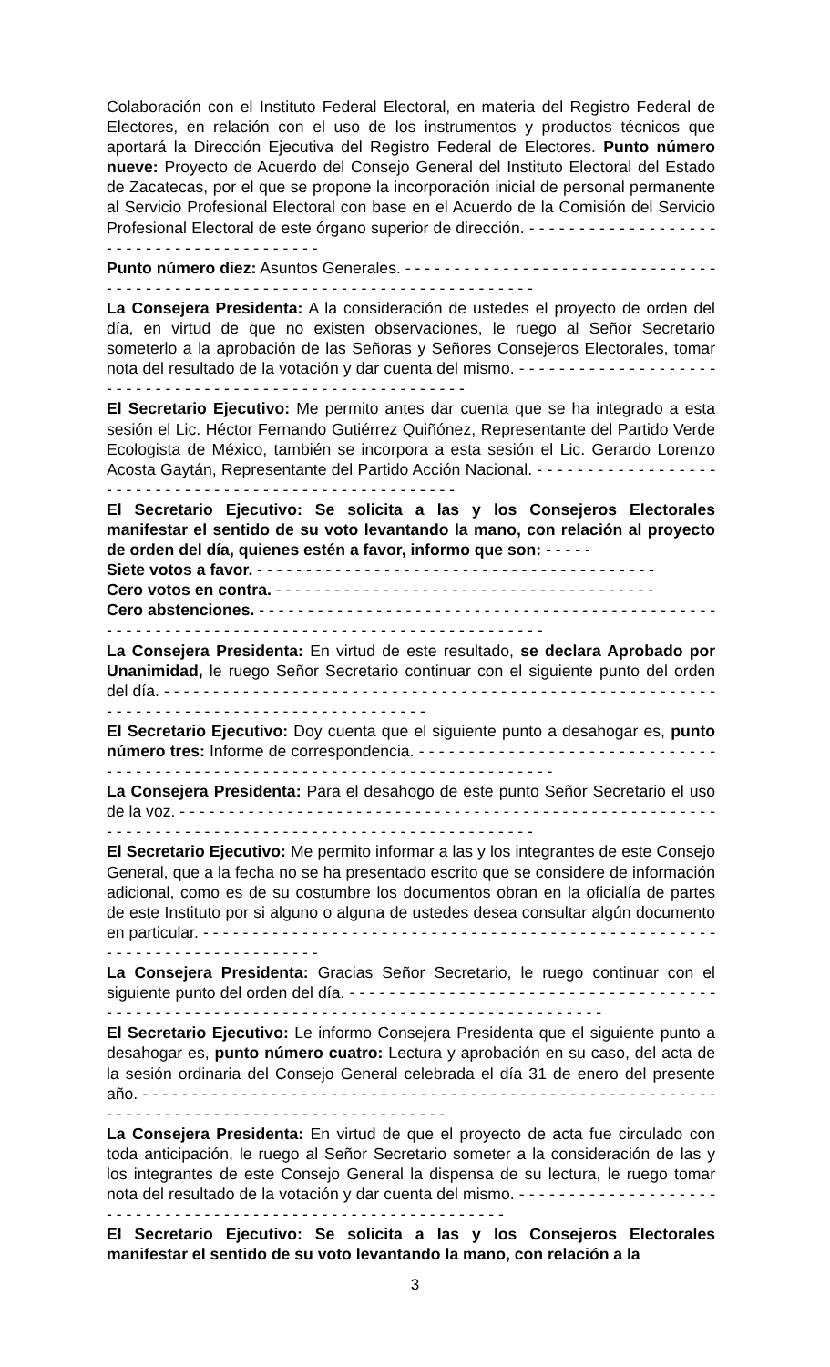Colaboración con el Instituto Federal Electoral, en materia del Registro Federal de Electores, en relación con el uso de los instrumentos y productos técnicos que aportará la Dirección Ejecutiva del Registro Federal de Electores. Punto número nueve: Proyecto de Acuerdo del Consejo General del Instituto Electoral del Estado de Zacatecas, por el que se propone la incorporación inicial de personal permanente al Servicio Profesional Electoral con base en el Acuerdo de la Comisión del Servicio Profesional Electoral de este órgano superior de dirección. - - - - - - - - - - - - - - - - - - - - - - - - - - - - - - - - - - - - - - - - -
Punto número diez: Asuntos Generales. - - - - - - - - - - - - - - - - - - - - - - - - - - - - - - - - - - - - - - - - - - - - - - - - - - - - - - - - - - - - - - - - - - - - - - - - - - - -
La Consejera Presidenta: A la consideración de ustedes el proyecto de orden del día, en virtud de que no existen observaciones, le ruego al Señor Secretario someterlo a la aprobación de las Señoras y Señores Consejeros Electorales, tomar nota del resultado de la votación y dar cuenta del mismo. - - - - - - - - - - - - - - - - - - - - - - - - - - - - - - - - - - - - - - - - - - - - - - - - - - - - - - - - -
El Secretario Ejecutivo: Me permito antes dar cuenta que se ha integrado a esta sesión el Lic. Héctor Fernando Gutiérrez Quiñónez, Representante del Partido Verde Ecologista de México, también se incorpora a esta sesión el Lic. Gerardo Lorenzo Acosta Gaytán, Representante del Partido Acción Nacional. - - - - - - - - - - - - - - - - - - - - - - - - - - - - - - - - - - - - - - - - - - - - - - - - - - - - - -
El Secretario Ejecutivo: Se solicita a las y los Consejeros Electorales manifestar el sentido de su voto levantando la mano, con relación al proyecto de orden del día, quienes estén a favor, informo que son: - - - - -
Siete votos a favor. - - - - - - - - - - - - - - - - - - - - - - - - - - - - - - - - - - - - - - - - -
Cero votos en contra. - - - - - - - - - - - - - - - - - - - - - - - - - - - - - - - - - - - - - - -
Cero abstenciones. - - - - - - - - - - - - - - - - - - - - - - - - - - - - - - - - - - - - - - - - - - - - - - - - - - - - - - - - - - - - - - - - - - - - - - - - - - - - - - - - - - - - - - - - - - - -
La Consejera Presidenta: En virtud de este resultado, se declara Aprobado por Unanimidad, le ruego Señor Secretario continuar con el siguiente punto del orden del día. - - - - - - - - - - - - - - - - - - - - - - - - - - - - - - - - - - - - - - - - - - - - - - - - - - - - - - - - - - - - - - - - - - - - - - - - - - - - - - - - - - - - - - - - -
El Secretario Ejecutivo: Doy cuenta que el siguiente punto a desahogar es, punto número tres: Informe de correspondencia. - - - - - - - - - - - - - - - - - - - - - - - - - - - - - - - - - - - - - - - - - - - - - - - - - - - - - - - - - - - - - - - - - - - - - - - - - - - -
La Consejera Presidenta: Para el desahogo de este punto Señor Secretario el uso de la voz. - - - - - - - - - - - - - - - - - - - - - - - - - - - - - - - - - - - - - - - - - - - - - - - - - - - - - - - - - - - - - - - - - - - - - - - - - - - - - - - - - - - - - - - - - - - - - - - - - - -
El Secretario Ejecutivo: Me permito informar a las y los integrantes de este Consejo General, que a la fecha no se ha presentado escrito que se considere de información adicional, como es de su costumbre los documentos obran en la oficialía de partes de este Instituto por si alguno o alguna de ustedes desea consultar algún documento en particular. - - - - - - - - - - - - - - - - - - - - - - - - - - - - - - - - - - - - - - - - - - - - - - - - - - - - - - - - - - - - - - - - - - - - - - - - - -
La Consejera Presidenta: Gracias Señor Secretario, le ruego continuar con el siguiente punto del orden del día. - - - - - - - - - - - - - - - - - - - - - - - - - - - - - - - - - - - - - - - - - - - - - - - - - - - - - - - - - - - - - - - - - - - - - - - - - - - - - - - - - - - - - - - -
El Secretario Ejecutivo: Le informo Consejera Presidenta que el siguiente punto a desahogar es, punto número cuatro: Lectura y aprobación en su caso, del acta de la sesión ordinaria del Consejo General celebrada el día 31 de enero del presente año. - - - - - - - - - - - - - - - - - - - - - - - - - - - - - - - - - - - - - - - - - - - - - - - - - - - - - - - - - - - - - - - - - - - - - - - - - - - - - - - - - - - - - - - - - - - - -
La Consejera Presidenta: En virtud de que el proyecto de acta fue circulado con toda anticipación, le ruego al Señor Secretario someter a la consideración de las y los integrantes de este Consejo General la dispensa de su lectura, le ruego tomar nota del resultado de la votación y dar cuenta del mismo. - - - - - - - - - - - - - - - - - - - - - - - - - - - - - - - - - - - - - - - - - - - - - - - - - - - - - - - - - - - - -
El Secretario Ejecutivo: Se solicita a las y los Consejeros Electorales manifestar el sentido de su voto levantando la mano, con relación a la
3